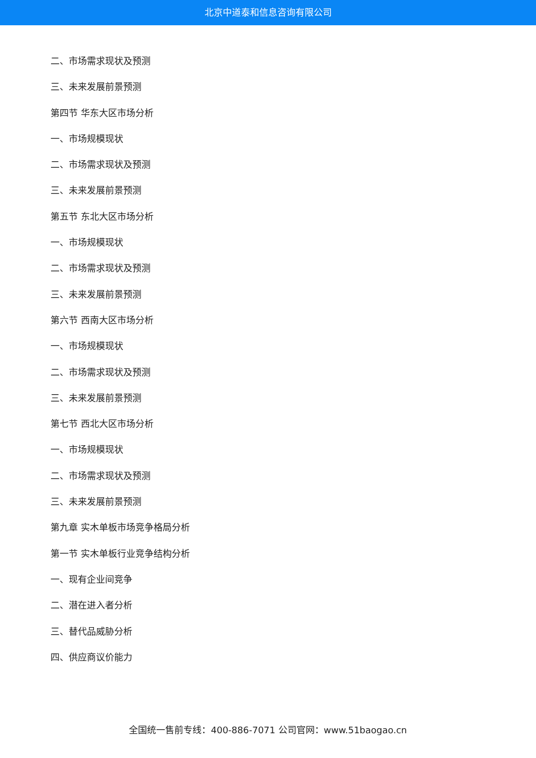北京中道泰和信息咨询有限公司
二、市场需求现状及预测
三、未来发展前景预测
第四节 华东大区市场分析
一、市场规模现状
二、市场需求现状及预测
三、未来发展前景预测
第五节 东北大区市场分析
一、市场规模现状
二、市场需求现状及预测
三、未来发展前景预测
第六节 西南大区市场分析
一、市场规模现状
二、市场需求现状及预测
三、未来发展前景预测
第七节 西北大区市场分析
一、市场规模现状
二、市场需求现状及预测
三、未来发展前景预测
第九章 实木单板市场竞争格局分析
第一节 实木单板行业竞争结构分析
一、现有企业间竞争
二、潜在进入者分析
三、替代品威胁分析
四、供应商议价能力
全国统一售前专线：400-886-7071 公司官网：www.51baogao.cn